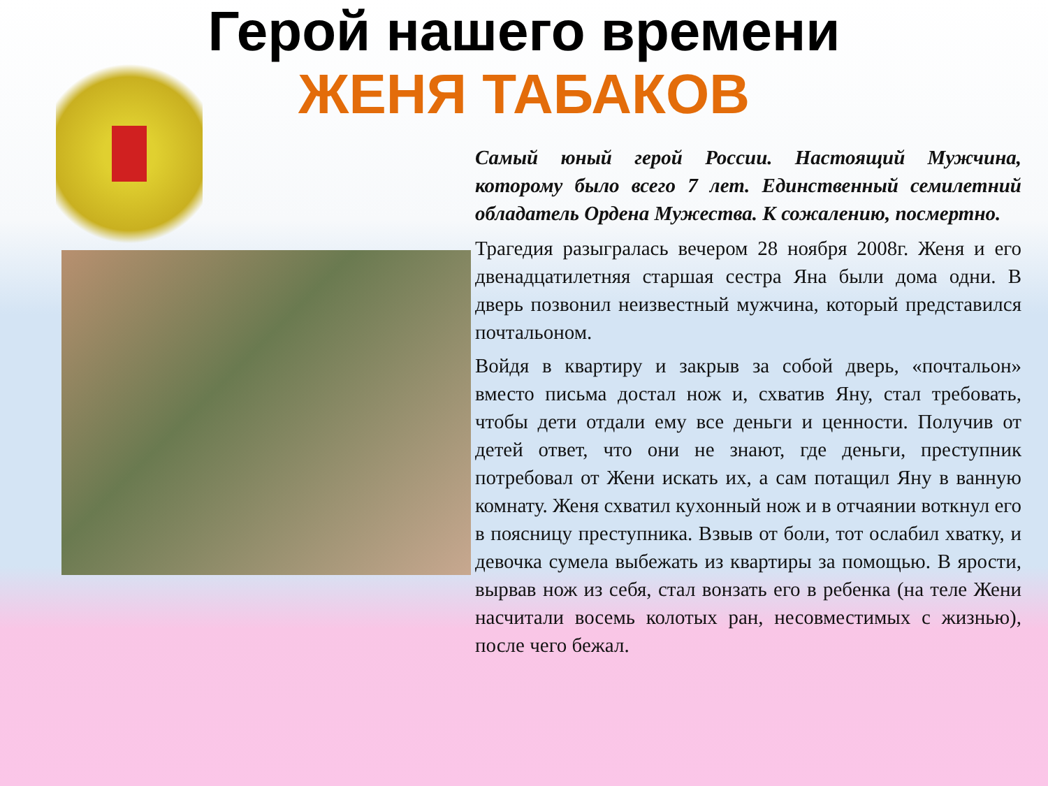Герой нашего времени
ЖЕНЯ ТАБАКОВ
Самый юный герой России. Настоящий Мужчина, которому было всего 7 лет. Единственный семилетний обладатель Ордена Мужества. К сожалению, посмертно.
Трагедия разыгралась вечером 28 ноября 2008г. Женя и его двенадцатилетняя старшая сестра Яна были дома одни. В дверь позвонил неизвестный мужчина, который представился почтальоном.
Войдя в квартиру и закрыв за собой дверь, «почтальон» вместо письма достал нож и, схватив Яну, стал требовать, чтобы дети отдали ему все деньги и ценности. Получив от детей ответ, что они не знают, где деньги, преступник потребовал от Жени искать их, а сам потащил Яну в ванную комнату. Женя схватил кухонный нож и в отчаянии воткнул его в поясницу преступника. Взвыв от боли, тот ослабил хватку, и девочка сумела выбежать из квартиры за помощью. В ярости, вырвав нож из себя, стал вонзать его в ребенка (на теле Жени насчитали восемь колотых ран, несовместимых с жизнью), после чего бежал.